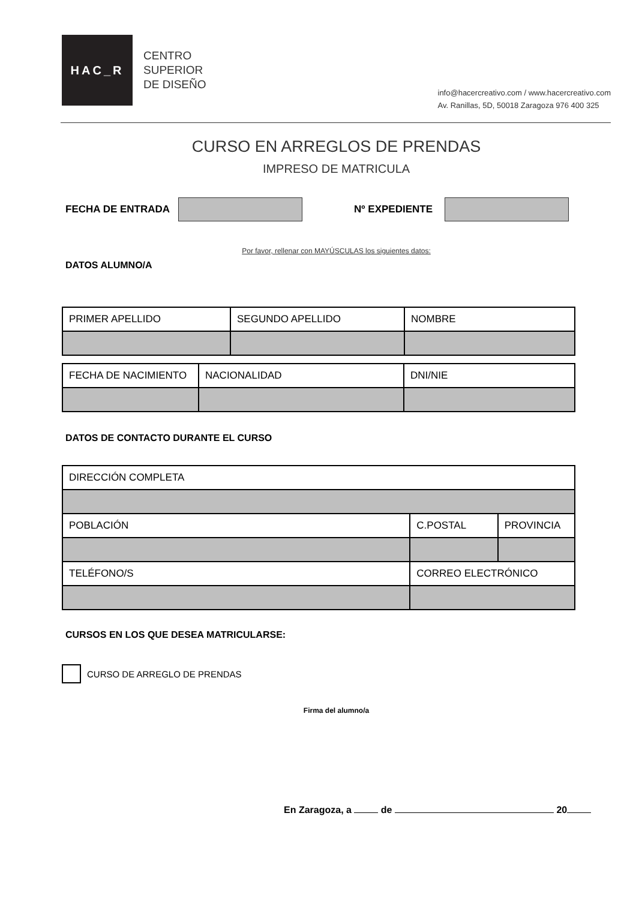HAC_R
CENTRO
SUPERIOR
DE DISEÑO
info@hacercreativo.com / www.hacercreativo.com
Av. Ranillas, 5D, 50018 Zaragoza 976 400 325
CURSO EN ARREGLOS DE PRENDAS
IMPRESO DE MATRICULA
FECHA DE ENTRADA Nº EXPEDIENTE
Por favor, rellenar con MAYÚSCULAS los siguientes datos:
DATOS ALUMNO/A
| PRIMER APELLIDO | SEGUNDO APELLIDO | NOMBRE |
| FECHA DE NACIMIENTO | NACIONALIDAD | DNI/NIE |
DATOS DE CONTACTO DURANTE EL CURSO
| DIRECCIÓN COMPLETA | | | |
| POBLACIÓN | | C.POSTAL | PROVINCIA |
| TELÉFONO/S | CORREO ELECTRÓNICO | | |
CURSOS EN LOS QUE DESEA MATRICULARSE:
CURSO DE ARREGLO DE PRENDAS
Firma del alumno/a
En Zaragoza, a de 20